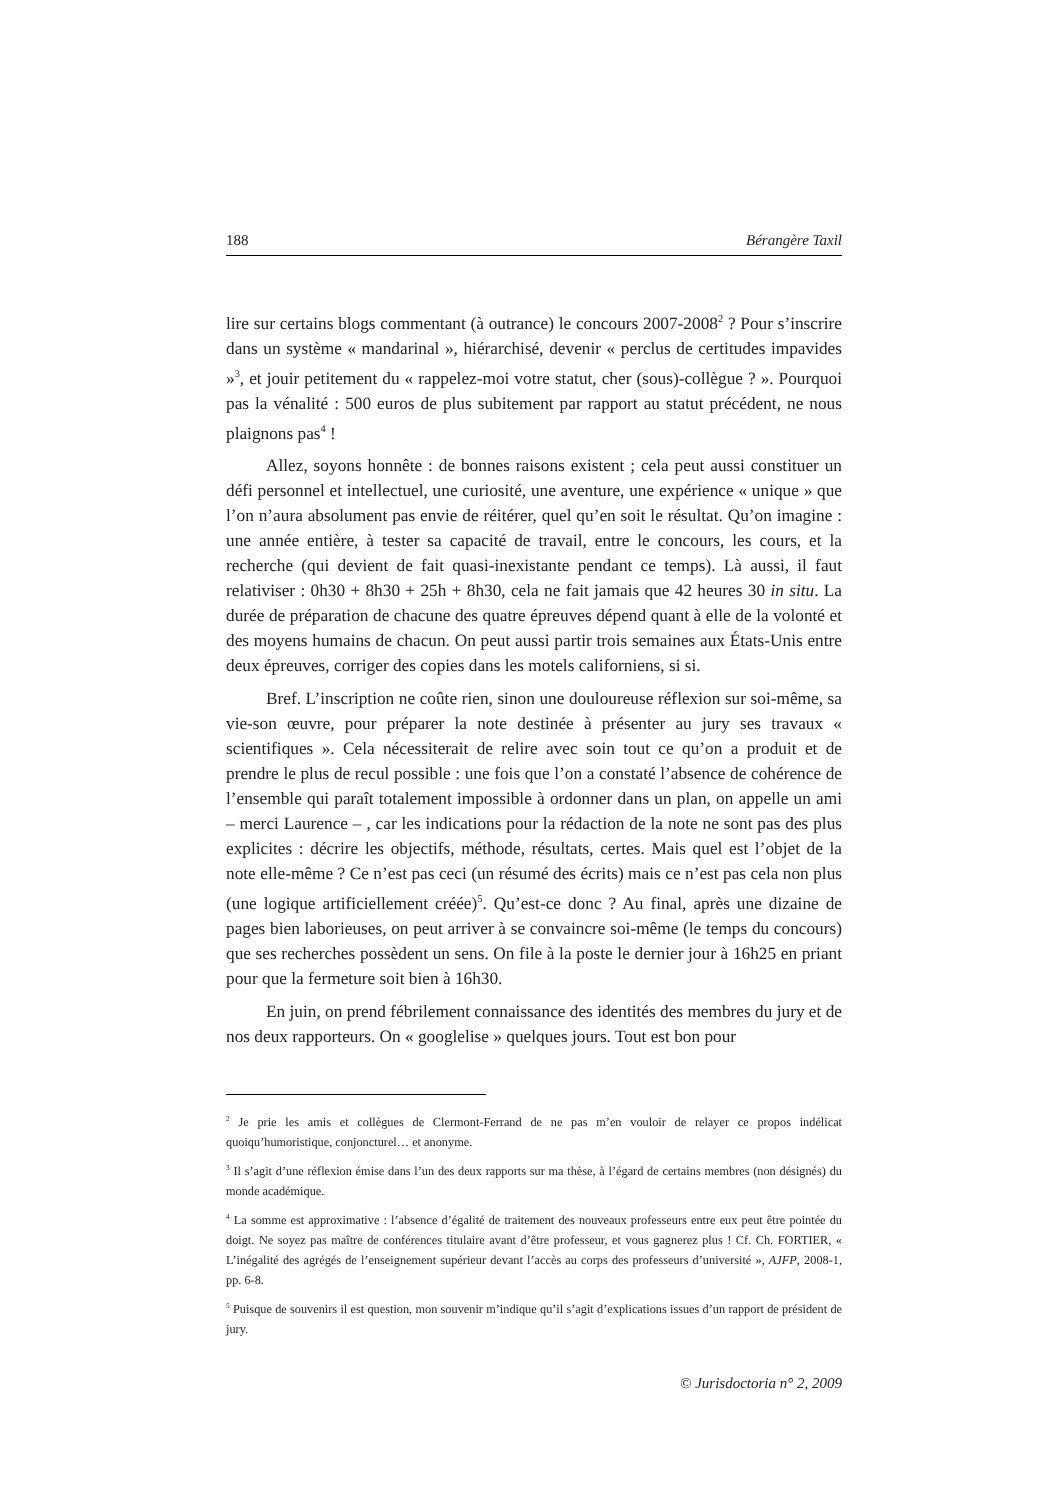188 Bérangère Taxil
lire sur certains blogs commentant (à outrance) le concours 2007-2008<sup>2</sup> ? Pour s’inscrire dans un système « mandarinal », hiérarchisé, devenir « perclus de certitudes impavides »<sup>3</sup>, et jouir petitement du « rappelez-moi votre statut, cher (sous)-collègue ? ». Pourquoi pas la vénalité : 500 euros de plus subitement par rapport au statut précédent, ne nous plaignons pas<sup>4</sup> !
Allez, soyons honnête : de bonnes raisons existent ; cela peut aussi constituer un défi personnel et intellectuel, une curiosité, une aventure, une expérience « unique » que l’on n’aura absolument pas envie de réitérer, quel qu’en soit le résultat. Qu’on imagine : une année entière, à tester sa capacité de travail, entre le concours, les cours, et la recherche (qui devient de fait quasi-inexistante pendant ce temps). Là aussi, il faut relativiser : 0h30 + 8h30 + 25h + 8h30, cela ne fait jamais que 42 heures 30 in situ. La durée de préparation de chacune des quatre épreuves dépend quant à elle de la volonté et des moyens humains de chacun. On peut aussi partir trois semaines aux États-Unis entre deux épreuves, corriger des copies dans les motels californiens, si si.
Bref. L’inscription ne coûte rien, sinon une douloureuse réflexion sur soi-même, sa vie-son œuvre, pour préparer la note destinée à présenter au jury ses travaux « scientifiques ». Cela nécessiterait de relire avec soin tout ce qu’on a produit et de prendre le plus de recul possible : une fois que l’on a constaté l’absence de cohérence de l’ensemble qui paraît totalement impossible à ordonner dans un plan, on appelle un ami – merci Laurence – , car les indications pour la rédaction de la note ne sont pas des plus explicites : décrire les objectifs, méthode, résultats, certes. Mais quel est l’objet de la note elle-même ? Ce n’est pas ceci (un résumé des écrits) mais ce n’est pas cela non plus (une logique artificiellement créée)<sup>5</sup>. Qu’est-ce donc ? Au final, après une dizaine de pages bien laborieuses, on peut arriver à se convaincre soi-même (le temps du concours) que ses recherches possèdent un sens. On file à la poste le dernier jour à 16h25 en priant pour que la fermeture soit bien à 16h30.
En juin, on prend fébrilement connaissance des identités des membres du jury et de nos deux rapporteurs. On « googlelise » quelques jours. Tout est bon pour
<sup>2</sup> Je prie les amis et collègues de Clermont-Ferrand de ne pas m’en vouloir de relayer ce propos indélicat quoiqu’humoristique, conjoncturel… et anonyme.
<sup>3</sup> Il s’agit d’une réflexion émise dans l’un des deux rapports sur ma thèse, à l’égard de certains membres (non désignés) du monde académique.
<sup>4</sup> La somme est approximative : l’absence d’égalité de traitement des nouveaux professeurs entre eux peut être pointée du doigt. Ne soyez pas maître de conférences titulaire avant d’être professeur, et vous gagnerez plus ! Cf. Ch. FORTIER, « L’inégalité des agrégés de l’enseignement supérieur devant l’accès au corps des professeurs d’université », AJFP, 2008-1, pp. 6-8.
<sup>5</sup> Puisque de souvenirs il est question, mon souvenir m’indique qu’il s’agit d’explications issues d’un rapport de président de jury.
© Jurisdoctoria n° 2, 2009